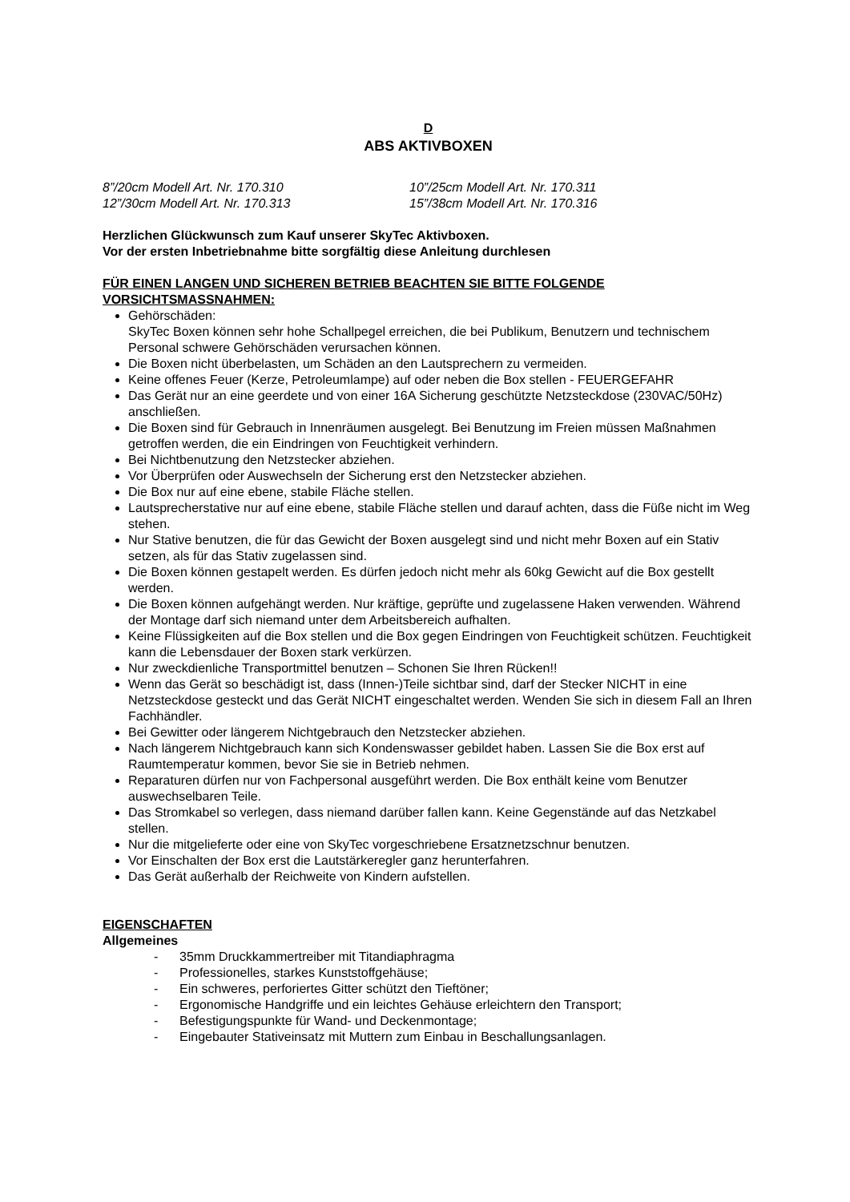D
ABS AKTIVBOXEN
8”/20cm Modell Art. Nr. 170.310
10”/25cm Modell Art. Nr. 170.311
12”/30cm Modell Art. Nr. 170.313
15”/38cm Modell Art. Nr. 170.316
Herzlichen Glückwunsch zum Kauf unserer SkyTec Aktivboxen.
Vor der ersten Inbetriebnahme bitte sorgfältig diese Anleitung durchlesen
FÜR EINEN LANGEN UND SICHEREN BETRIEB BEACHTEN SIE BITTE FOLGENDE VORSICHTSMASSNAHMEN:
Gehörschäden:
SkyTec Boxen können sehr hohe Schallpegel erreichen, die bei Publikum, Benutzern und technischem Personal schwere Gehörschäden verursachen können.
Die Boxen nicht überbelasten, um Schäden an den Lautsprechern zu vermeiden.
Keine offenes Feuer (Kerze, Petroleumlampe) auf oder neben die Box stellen - FEUERGEFAHR
Das Gerät nur an eine geerdete und von einer 16A Sicherung geschützte Netzsteckdose (230VAC/50Hz) anschließen.
Die Boxen sind für Gebrauch in Innenräumen ausgelegt. Bei Benutzung im Freien müssen Maßnahmen getroffen werden, die ein Eindringen von Feuchtigkeit verhindern.
Bei Nichtbenutzung den Netzstecker abziehen.
Vor Überprüfen oder Auswechseln der Sicherung erst den Netzstecker abziehen.
Die Box nur auf eine ebene, stabile Fläche stellen.
Lautsprecherstative nur auf eine ebene, stabile Fläche stellen und darauf achten, dass die Füße nicht im Weg stehen.
Nur Stative benutzen, die für das Gewicht der Boxen ausgelegt sind und nicht mehr Boxen auf ein Stativ setzen, als für das Stativ zugelassen sind.
Die Boxen können gestapelt werden. Es dürfen jedoch nicht mehr als 60kg Gewicht auf die Box gestellt werden.
Die Boxen können aufgehängt werden. Nur kräftige, geprüfte und zugelassene Haken verwenden. Während der Montage darf sich niemand unter dem Arbeitsbereich aufhalten.
Keine Flüssigkeiten auf die Box stellen und die Box gegen Eindringen von Feuchtigkeit schützen. Feuchtigkeit kann die Lebensdauer der Boxen stark verkürzen.
Nur zweckdienliche Transportmittel benutzen – Schonen Sie Ihren Rücken!!
Wenn das Gerät so beschädigt ist, dass (Innen-)Teile sichtbar sind, darf der Stecker NICHT in eine Netzsteckdose gesteckt und das Gerät NICHT eingeschaltet werden. Wenden Sie sich in diesem Fall an Ihren Fachhändler.
Bei Gewitter oder längerem Nichtgebrauch den Netzstecker abziehen.
Nach längerem Nichtgebrauch kann sich Kondenswasser gebildet haben. Lassen Sie die Box erst auf Raumtemperatur kommen, bevor Sie sie in Betrieb nehmen.
Reparaturen dürfen nur von Fachpersonal ausgeführt werden. Die Box enthält keine vom Benutzer auswechselbaren Teile.
Das Stromkabel so verlegen, dass niemand darüber fallen kann. Keine Gegenstände auf das Netzkabel stellen.
Nur die mitgelieferte oder eine von SkyTec vorgeschriebene Ersatznetzschnur benutzen.
Vor Einschalten der Box erst die Lautstärkeregler ganz herunterfahren.
Das Gerät außerhalb der Reichweite von Kindern aufstellen.
EIGENSCHAFTEN
Allgemeines
- 35mm Druckkammertreiber mit Titandiaphragma
- Professionelles, starkes Kunststoffgehäuse;
- Ein schweres, perforiertes Gitter schützt den Tieftöner;
- Ergonomische Handgriffe und ein leichtes Gehäuse erleichtern den Transport;
- Befestigungspunkte für Wand- und Deckenmontage;
- Eingebauter Stativeinsatz mit Muttern zum Einbau in Beschallungsanlagen.